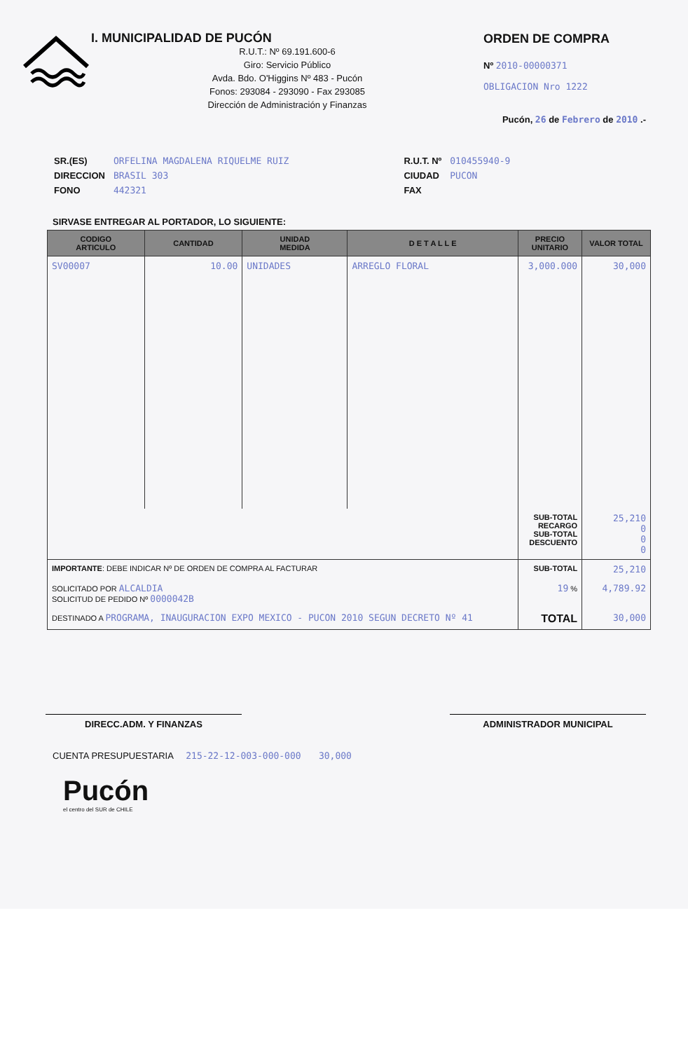I. MUNICIPALIDAD DE PUCÓN
R.U.T.: Nº 69.191.600-6
Giro: Servicio Público
Avda. Bdo. O'Higgins Nº 483 - Pucón
Fonos: 293084 - 293090 - Fax 293085
Dirección de Administración y Finanzas
ORDEN DE COMPRA
Nº 2010-00000371
OBLIGACION Nro 1222
Pucón, 26 de Febrero de 2010 .-
| SR.(ES) | ORFELINA MAGDALENA RIQUELME RUIZ |
| DIRECCION | BRASIL 303 |
| FONO | 442321 |
| R.U.T. Nº | 010455940-9 |
| CIUDAD | PUCON |
| FAX | |
SIRVASE ENTREGAR AL PORTADOR, LO SIGUIENTE:
| CODIGO ARTICULO | CANTIDAD | UNIDAD MEDIDA | D E T A L L E | PRECIO UNITARIO | VALOR TOTAL |
| --- | --- | --- | --- | --- | --- |
| SV00007 | 10.00 | UNIDADES | ARREGLO FLORAL | 3,000.000 | 30,000 |
| | | | | SUB-TOTAL RECARGO SUB-TOTAL DESCUENTO | 25,210 0 0 0 |
| IMPORTANTE : DEBE INDICAR Nº DE ORDEN DE COMPRA AL FACTURAR | | | | SUB-TOTAL | 25,210 |
| SOLICITADO POR ALCALDIA SOLICITUD DE PEDIDO Nº 0000042B | | | | 19 % | 4,789.92 |
| DESTINADO A PROGRAMA, INAUGURACION EXPO MEXICO - PUCON 2010 SEGUN DECRETO Nº 41 | | | | TOTAL | 30,000 |
DIRECC.ADM. Y FINANZAS ADMINISTRADOR MUNICIPAL
CUENTA PRESUPUESTARIA 215-22-12-003-000-000 30,000
Pucón
el centro del SUR de CHILE